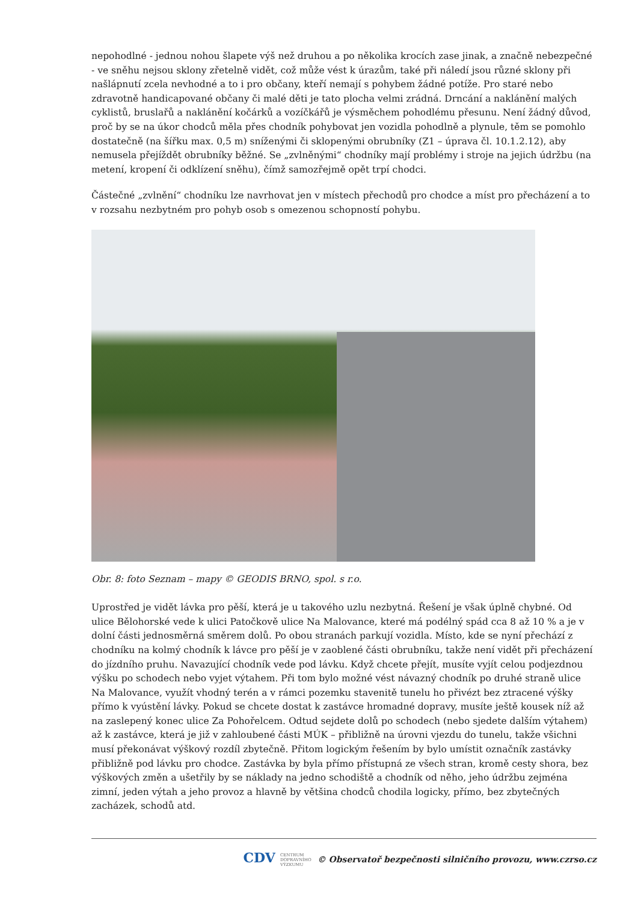nepohodlné - jednou nohou šlapete výš než druhou a po několika krocích zase jinak, a značně nebezpečné - ve sněhu nejsou sklony zřetelně vidět, což může vést k úrazům, také při náledí jsou různé sklony při našlápnutí zcela nevhodné a to i pro občany, kteří nemají s pohybem žádné potíže. Pro staré nebo zdravotně handicapované občany či malé děti je tato plocha velmi zrádná. Drncání a naklánění malých cyklistů, bruslařů a naklánění kočárků a vozíčkářů je výsměchem pohodlému přesunu. Není žádný důvod, proč by se na úkor chodců měla přes chodník pohybovat jen vozidla pohodlně a plynule, těm se pomohlo dostatečně (na šířku max. 0,5 m) sníženými či sklopenými obrubníky (Z1 – úprava čl. 10.1.2.12), aby nemusela přejíždět obrubníky běžné. Se „zvlněnými“ chodníky mají problémy i stroje na jejich údržbu (na metení, kropení či odklízení sněhu), čímž samozřejmě opět trpí chodci.
Částečné „zvlnění“ chodníku lze navrhovat jen v místech přechodů pro chodce a míst pro přecházení a to v rozsahu nezbytném pro pohyb osob s omezenou schopností pohybu.
Obr. 8: foto Seznam – mapy © GEODIS BRNO, spol. s r.o.
Uprostřed je vidět lávka pro pěší, která je u takového uzlu nezbytná. Řešení je však úplně chybné. Od ulice Bělohorské vede k ulici Patočkově ulice Na Malovance, které má podélný spád cca 8 až 10 % a je v dolní části jednosměrná směrem dolů. Po obou stranách parkují vozidla. Místo, kde se nyní přechází z chodníku na kolmý chodník k lávce pro pěší je v zaoblené části obrubníku, takže není vidět při přecházení do jízdního pruhu. Navazující chodník vede pod lávku. Když chcete přejít, musíte vyjít celou podjezdnou výšku po schodech nebo vyjet výtahem. Při tom bylo možné vést návazný chodník po druhé straně ulice Na Malovance, využít vhodný terén a v rámci pozemku stavenitě tunelu ho přivézt bez ztracené výšky přímo k vyústění lávky. Pokud se chcete dostat k zastávce hromadné dopravy, musíte ještě kousek níž až na zaslepený konec ulice Za Pohořelcem. Odtud sejdete dolů po schodech (nebo sjedete dalším výtahem) až k zastávce, která je již v zahloubené části MÚK – přibližně na úrovni vjezdu do tunelu, takže všichni musí překonávat výškový rozdíl zbytečně. Přitom logickým řešením by bylo umístit označník zastávky přibližně pod lávku pro chodce. Zastávka by byla přímo přístupná ze všech stran, kromě cesty shora, bez výškových změn a ušetřily by se náklady na jedno schodiště a chodník od něho, jeho údržbu zejména zimní, jeden výtah a jeho provoz a hlavně by většina chodců chodila logicky, přímo, bez zbytečných zacházek, schodů atd.
CDV CENTRUM
DOPRAVNÍHO
VÝZKUMU © Observatoř bezpečnosti silničního provozu, www.czrso.cz